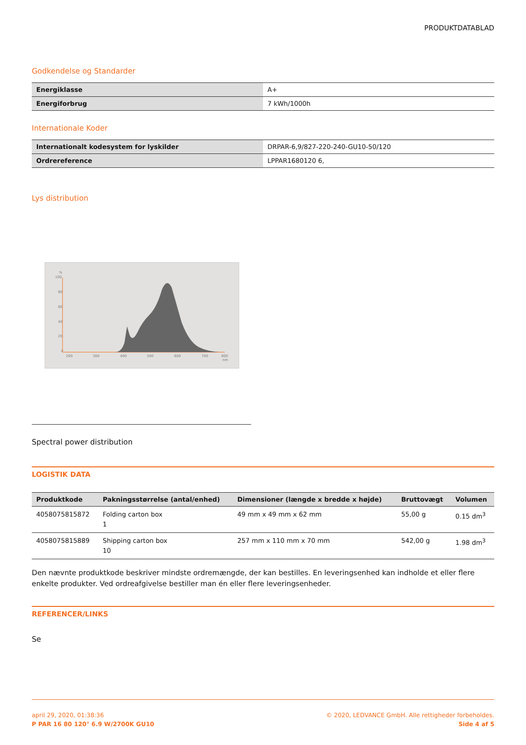PRODUKTDATABLAD
Godkendelse og Standarder
| Energiklasse | A+ |
| Energiforbrug | 7 kWh/1000h |
Internationale Koder
| Internationalt kodesystem for lyskilder | DRPAR-6,9/827-220-240-GU10-50/120 |
| Ordrereference | LPPAR1680120 6, |
Lys distribution
%
100
80
60
40
20
0
200
300
400
500
600
700
800
nm
Spectral power distribution
LOGISTIK DATA
| Produktkode | Pakningsstørrelse (antal/enhed) | Dimensioner (længde x bredde x højde) | Bruttovægt | Volumen |
| --- | --- | --- | --- | --- |
| 4058075815872 | Folding carton box 1 | 49 mm x 49 mm x 62 mm | 55,00 g | 0.15 dm<sup>3</sup> |
| 4058075815889 | Shipping carton box 10 | 257 mm x 110 mm x 70 mm | 542,00 g | 1.98 dm<sup>3</sup> |
Den nævnte produktkode beskriver mindste ordremængde, der kan bestilles. En leveringsenhed kan indholde et eller flere enkelte produkter. Ved ordreafgivelse bestiller man én eller flere leveringsenheder.
REFERENCER/LINKS
Se
april 29, 2020, 01:38:36
P PAR 16 80 120° 6.9 W/2700K GU10
© 2020, LEDVANCE GmbH. Alle rettigheder forbeholdes.
Side 4 af 5